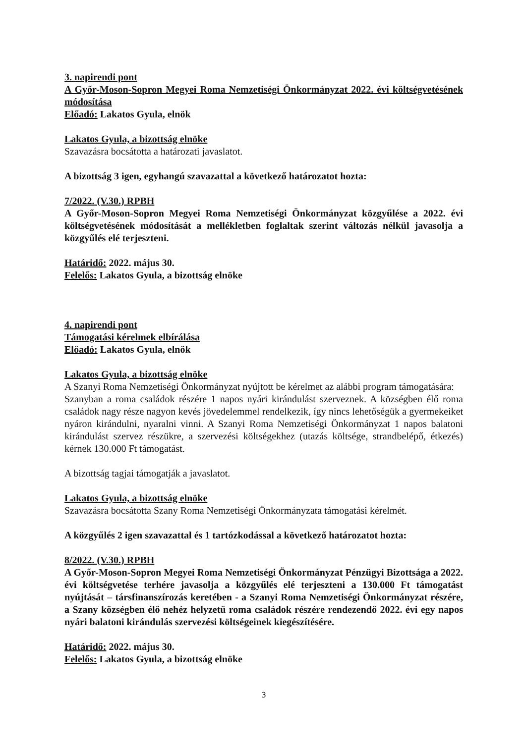3. napirendi pont
A Győr-Moson-Sopron Megyei Roma Nemzetiségi Önkormányzat 2022. évi költségvetésének módosítása
Előadó: Lakatos Gyula, elnök
Lakatos Gyula, a bizottság elnöke
Szavazásra bocsátotta a határozati javaslatot.
A bizottság 3 igen, egyhangú szavazattal a következő határozatot hozta:
7/2022. (V.30.) RPBH
A Győr-Moson-Sopron Megyei Roma Nemzetiségi Önkormányzat közgyűlése a 2022. évi költségvetésének módosítását a mellékletben foglaltak szerint változás nélkül javasolja a közgyűlés elé terjeszteni.
Határidő: 2022. május 30.
Felelős: Lakatos Gyula, a bizottság elnöke
4. napirendi pont
Támogatási kérelmek elbírálása
Előadó: Lakatos Gyula, elnök
Lakatos Gyula, a bizottság elnöke
A Szanyi Roma Nemzetiségi Önkormányzat nyújtott be kérelmet az alábbi program támogatására:
Szanyban a roma családok részére 1 napos nyári kirándulást szerveznek. A községben élő roma családok nagy része nagyon kevés jövedelemmel rendelkezik, így nincs lehetőségük a gyermekeiket nyáron kirándulni, nyaralni vinni. A Szanyi Roma Nemzetiségi Önkormányzat 1 napos balatoni kirándulást szervez részükre, a szervezési költségekhez (utazás költsége, strandbelépő, étkezés) kérnek 130.000 Ft támogatást.
A bizottság tagjai támogatják a javaslatot.
Lakatos Gyula, a bizottság elnöke
Szavazásra bocsátotta Szany Roma Nemzetiségi Önkormányzata támogatási kérelmét.
A közgyűlés 2 igen szavazattal és 1 tartózkodással a következő határozatot hozta:
8/2022. (V.30.) RPBH
A Győr-Moson-Sopron Megyei Roma Nemzetiségi Önkormányzat Pénzügyi Bizottsága a 2022. évi költségvetése terhére javasolja a közgyűlés elé terjeszteni a 130.000 Ft támogatást nyújtását – társfinanszírozás keretében - a Szanyi Roma Nemzetiségi Önkormányzat részére, a Szany községben élő nehéz helyzetű roma családok részére rendezendő 2022. évi egy napos nyári balatoni kirándulás szervezési költségeinek kiegészítésére.
Határidő: 2022. május 30.
Felelős: Lakatos Gyula, a bizottság elnöke
3